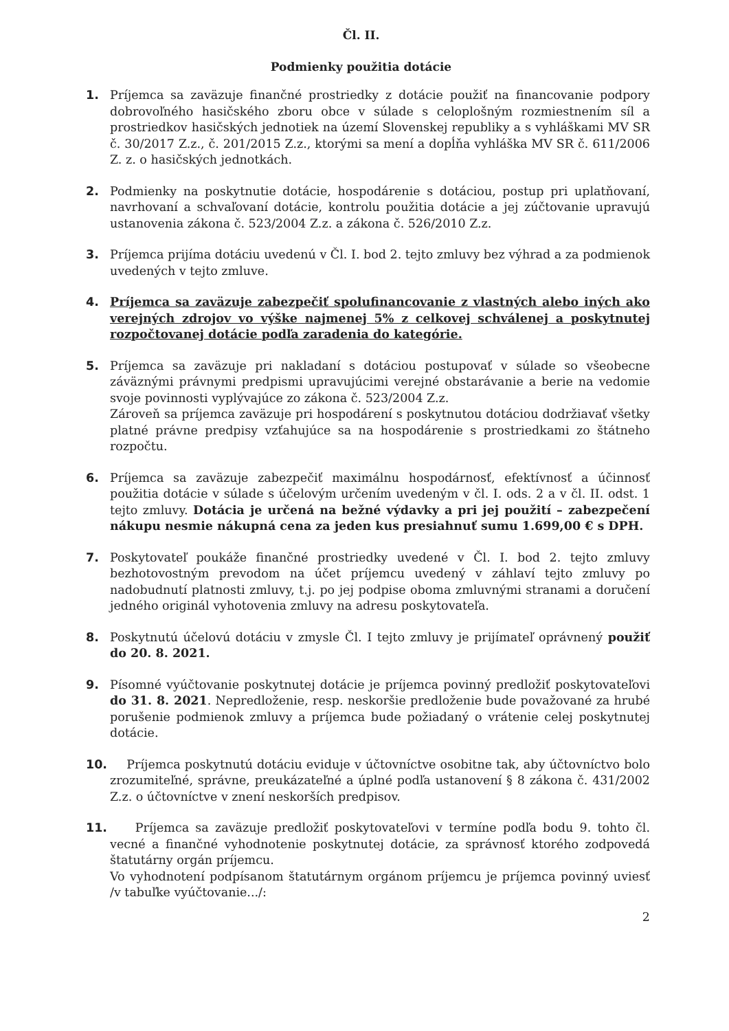Čl. II.
Podmienky použitia dotácie
1. Príjemca sa zaväzuje finančné prostriedky z dotácie použiť na financovanie podpory dobrovoľného hasičského zboru obce v súlade s celoplošným rozmiestnením síl a prostriedkov hasičských jednotiek na území Slovenskej republiky a s vyhláškami MV SR č. 30/2017 Z.z., č. 201/2015 Z.z., ktorými sa mení a dopĺňa vyhláška MV SR č. 611/2006 Z. z. o hasičských jednotkách.
2. Podmienky na poskytnutie dotácie, hospodárenie s dotáciou, postup pri uplatňovaní, navrhovaní a schvaľovaní dotácie, kontrolu použitia dotácie a jej zúčtovanie upravujú ustanovenia zákona č. 523/2004 Z.z. a zákona č. 526/2010 Z.z.
3. Príjemca prijíma dotáciu uvedenú v Čl. I. bod 2. tejto zmluvy bez výhrad a za podmienok uvedených v tejto zmluve.
4. Príjemca sa zaväzuje zabezpečiť spolufinancovanie z vlastných alebo iných ako verejných zdrojov vo výške najmenej 5% z celkovej schválenej a poskytnutej rozpočtovanej dotácie podľa zaradenia do kategórie.
5. Príjemca sa zaväzuje pri nakladaní s dotáciou postupovať v súlade so všeobecne záväznými právnymi predpismi upravujúcimi verejné obstarávanie a berie na vedomie svoje povinnosti vyplývajúce zo zákona č. 523/2004 Z.z.
Zároveň sa príjemca zaväzuje pri hospodárení s poskytnutou dotáciou dodržiavať všetky platné právne predpisy vzťahujúce sa na hospodárenie s prostriedkami zo štátneho rozpočtu.
6. Príjemca sa zaväzuje zabezpečiť maximálnu hospodárnosť, efektívnosť a účinnosť použitia dotácie v súlade s účelovým určením uvedeným v čl. I. ods. 2 a v čl. II. odst. 1 tejto zmluvy. Dotácia je určená na bežné výdavky a pri jej použití – zabezpečení nákupu nesmie nákupná cena za jeden kus presiahnuť sumu 1.699,00 € s DPH.
7. Poskytovateľ poukáže finančné prostriedky uvedené v Čl. I. bod 2. tejto zmluvy bezhotovostným prevodom na účet príjemcu uvedený v záhlaví tejto zmluvy po nadobudnutí platnosti zmluvy, t.j. po jej podpise oboma zmluvnými stranami a doručení jedného originál vyhotovenia zmluvy na adresu poskytovateľa.
8. Poskytnutú účelovú dotáciu v zmysle Čl. I tejto zmluvy je prijímateľ oprávnený použiť do 20. 8. 2021.
9. Písomné vyúčtovanie poskytnutej dotácie je príjemca povinný predložiť poskytovateľovi do 31. 8. 2021. Nepredloženie, resp. neskoršie predloženie bude považované za hrubé porušenie podmienok zmluvy a príjemca bude požiadaný o vrátenie celej poskytnutej dotácie.
10. Príjemca poskytnutú dotáciu eviduje v účtovníctve osobitne tak, aby účtovníctvo bolo zrozumiteľné, správne, preukázateľné a úplné podľa ustanovení § 8 zákona č. 431/2002 Z.z. o účtovníctve v znení neskorších predpisov.
11. Príjemca sa zaväzuje predložiť poskytovateľovi v termíne podľa bodu 9. tohto čl. vecné a finančné vyhodnotenie poskytnutej dotácie, za správnosť ktorého zodpovedá štatutárny orgán príjemcu.
Vo vyhodnotení podpísanom štatutárnym orgánom príjemcu je príjemca povinný uviesť /v tabuľke vyúčtovanie.../:
2